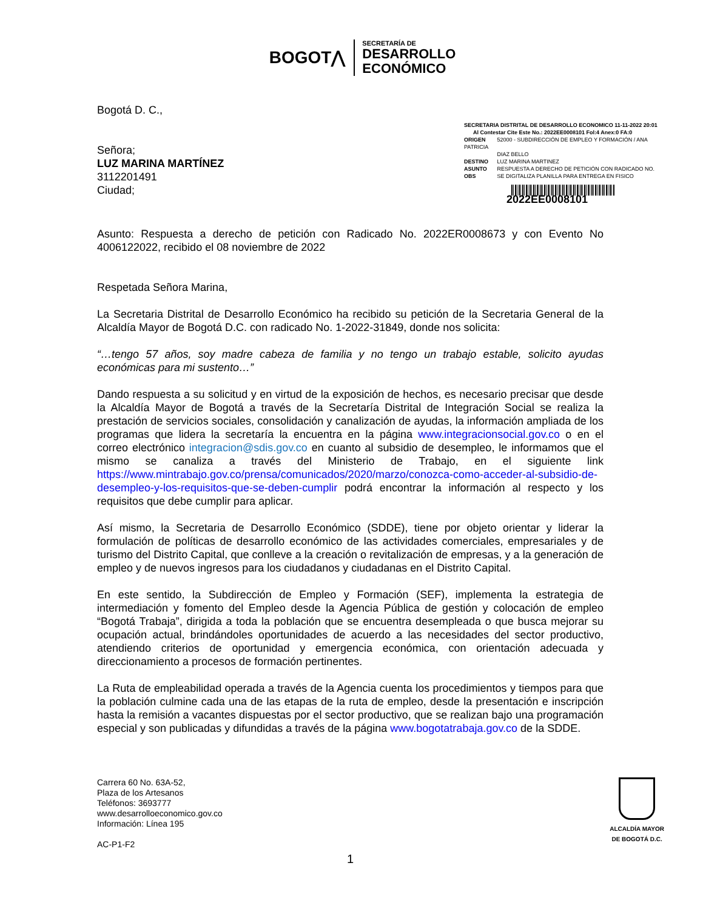BOGOT⋀
SECRETARÍA DE
DESARROLLO
ECONÓMICO
Bogotá D. C.,
Señora;
LUZ MARINA MARTÍNEZ
3112201491
Ciudad;
SECRETARIA DISTRITAL DE DESARROLLO ECONOMICO 11-11-2022 20:01
Al Contestar Cite Este No.: 2022EE0008101 Fol:4 Anex:0 FA:0
ORIGEN 52000 - SUBDIRECCIÓN DE EMPLEO Y FORMACIÓN / ANA PATRICIA
DIAZ BELLO
DESTINO LUZ MARINA MARTINEZ
ASUNTO RESPUESTA A DERECHO DE PETICIÓN CON RADICADO NO.
OBS SE DIGITALIZA PLANILLA PARA ENTREGA EN FISICO
2022EE0008101
Asunto: Respuesta a derecho de petición con Radicado No. 2022ER0008673 y con Evento No 4006122022, recibido el 08 noviembre de 2022
Respetada Señora Marina,
La Secretaria Distrital de Desarrollo Económico ha recibido su petición de la Secretaria General de la Alcaldía Mayor de Bogotá D.C. con radicado No. 1-2022-31849, donde nos solicita:
“…tengo 57 años, soy madre cabeza de familia y no tengo un trabajo estable, solicito ayudas económicas para mi sustento…”
Dando respuesta a su solicitud y en virtud de la exposición de hechos, es necesario precisar que desde la Alcaldía Mayor de Bogotá a través de la Secretaría Distrital de Integración Social se realiza la prestación de servicios sociales, consolidación y canalización de ayudas, la información ampliada de los programas que lidera la secretaría la encuentra en la página www.integracionsocial.gov.co o en el correo electrónico integracion@sdis.gov.co en cuanto al subsidio de desempleo, le informamos que el mismo se canaliza a través del Ministerio de Trabajo, en el siguiente link https://www.mintrabajo.gov.co/prensa/comunicados/2020/marzo/conozca-como-acceder-al-subsidio-de-desempleo-y-los-requisitos-que-se-deben-cumplir podrá encontrar la información al respecto y los requisitos que debe cumplir para aplicar.
Así mismo, la Secretaria de Desarrollo Económico (SDDE), tiene por objeto orientar y liderar la formulación de políticas de desarrollo económico de las actividades comerciales, empresariales y de turismo del Distrito Capital, que conlleve a la creación o revitalización de empresas, y a la generación de empleo y de nuevos ingresos para los ciudadanos y ciudadanas en el Distrito Capital.
En este sentido, la Subdirección de Empleo y Formación (SEF), implementa la estrategia de intermediación y fomento del Empleo desde la Agencia Pública de gestión y colocación de empleo “Bogotá Trabaja”, dirigida a toda la población que se encuentra desempleada o que busca mejorar su ocupación actual, brindándoles oportunidades de acuerdo a las necesidades del sector productivo, atendiendo criterios de oportunidad y emergencia económica, con orientación adecuada y direccionamiento a procesos de formación pertinentes.
La Ruta de empleabilidad operada a través de la Agencia cuenta los procedimientos y tiempos para que la población culmine cada una de las etapas de la ruta de empleo, desde la presentación e inscripción hasta la remisión a vacantes dispuestas por el sector productivo, que se realizan bajo una programación especial y son publicadas y difundidas a través de la página www.bogotatrabaja.gov.co de la SDDE.
Carrera 60 No. 63A-52,
Plaza de los Artesanos
Teléfonos: 3693777
www.desarrolloeconomico.gov.co
Información: Línea 195
AC-P1-F2
ALCALDÍA MAYOR
DE BOGOTÁ D.C.
1